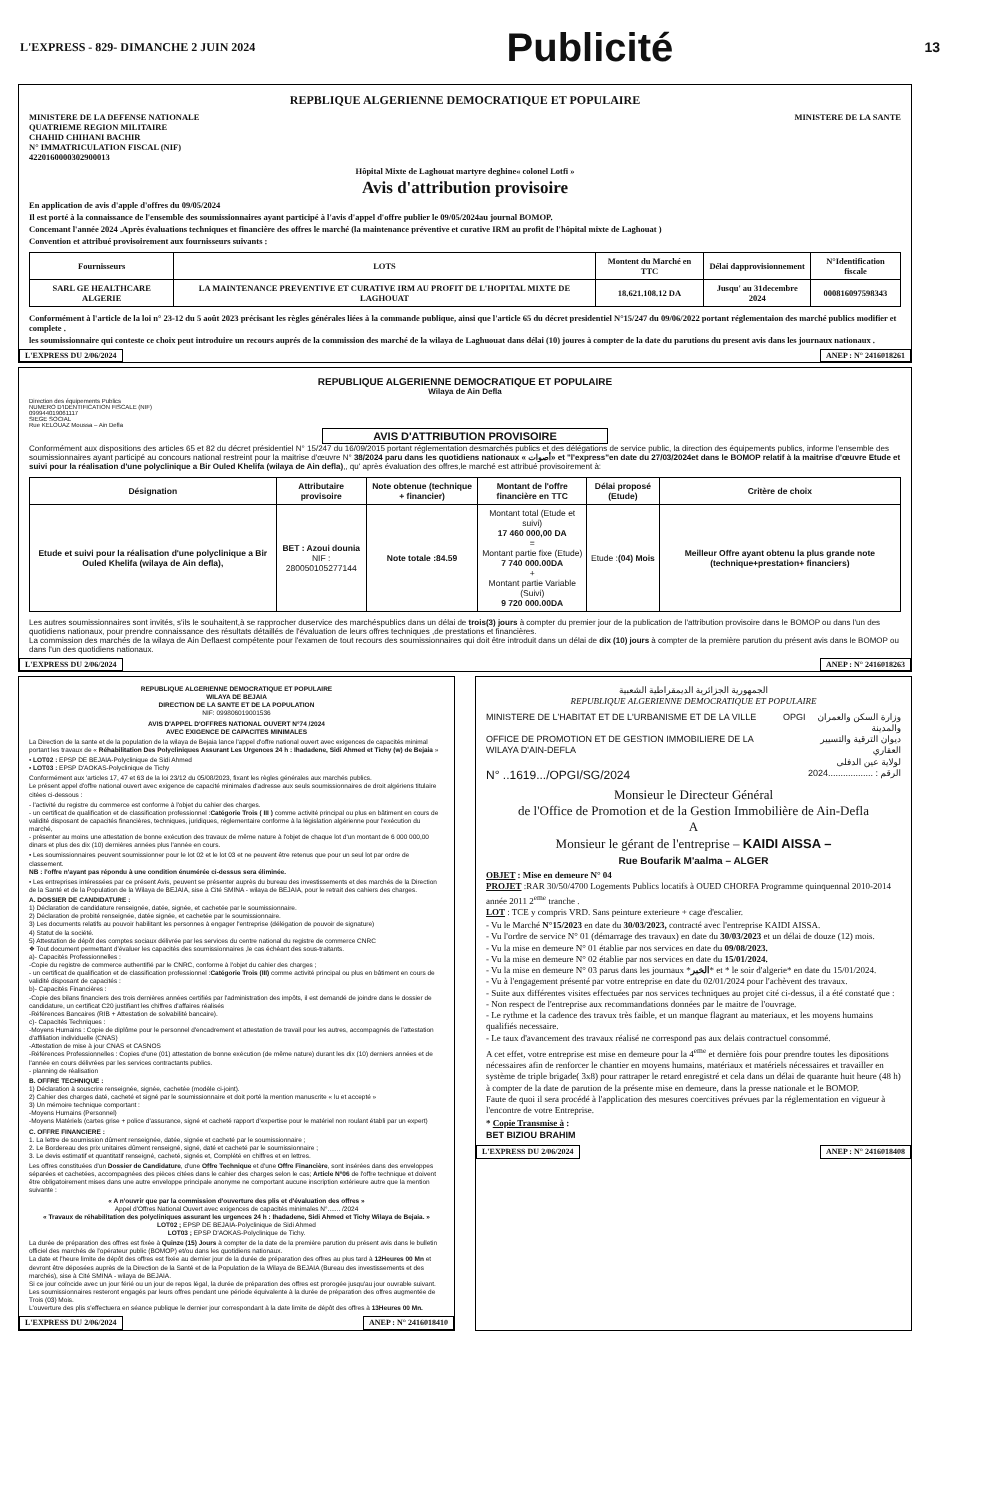L'EXPRESS - 829- DIMANCHE 2 JUIN 2024 Publicité 13
REPBLIQUE ALGERIENNE DEMOCRATIQUE ET POPULAIRE
MINISTERE DE LA DEFENSE NATIONALE
QUATRIEME REGION MILITAIRE
CHAHID CHIHANI BACHIR
N° IMMATRICULATION FISCAL (NIF)
4220160000302900013
MINISTERE DE LA SANTE
Hôpital Mixte de Laghouat martyre deghine« colonel Lotfi »
Avis d'attribution provisoire
En application de avis d'apple d'offres du 09/05/2024
Il est porté à la connaissance de l'ensemble des soumissionnaires ayant participé à l'avis d'appel d'offre publier le 09/05/2024au journal BOMOP.
Concemant l'année 2024 .Après évaluations techniques et financière des offres le marché (la maintenance préventive et curative IRM au profit de l'hôpital mixte de Laghouat )
Convention et attribué provisoirement aux fournisseurs suivants :
| Fournisseurs | LOTS | Montent du Marché en TTC | Délai dapprovisionnement | N°Identification fiscale |
| --- | --- | --- | --- | --- |
| SARL GE HEALTHCARE ALGERIE | LA MAINTENANCE PREVENTIVE ET CURATIVE IRM AU PROFIT DE L'HOPITAL MIXTE DE LAGHOUAT | 18.621.108.12 DA | Jusqu' au 31decembre 2024 | 000816097598343 |
Conformément à l'article de la loi n° 23-12 du 5 août 2023 précisant les règles générales liées à la commande publique, ainsi que l'article 65 du décret presidentiel N°15/247 du 09/06/2022 portant réglementaion des marché publics modifier et complete .
les soumissionnaire qui conteste ce choix peut introduire un recours auprés de la commission des marché de la wilaya de Laghuouat dans délai (10) joures à compter de la date du parutions du present avis dans les journaux nationaux .
L'EXPRESS DU 2/06/2024 ANEP : N° 2416018261
REPUBLIQUE ALGERIENNE DEMOCRATIQUE ET POPULAIRE
Wilaya de Ain Defla
Direction des équipements Publics
NUMERO D'IDENTIFICATION FISCALE (NIF)
099944019061117
SIEGE SOCIAL
Rue KELOUAZ Moussa – Ain Defla
AVIS D'ATTRIBUTION PROVISOIRE
Conformément aux dispositions des articles 65 et 82 du décret présidentiel N° 15/247 du 16/09/2015 portant réglementation desmarchés publics et des délégations de service public, la direction des équipements publics, informe l'ensemble des soumissionnaires ayant participé au concours national restreint pour la maitrise d'œuvre N° 38/2024 paru dans les quotidiens nationaux « أصوات» et "l'express"en date du 27/03/2024et dans le BOMOP relatif à la maitrise d'œuvre Etude et suivi pour la réalisation d'une polyclinique a Bir Ouled Khelifa (wilaya de Ain defla),, qu' après évaluation des offres,le marché est attribué provisoirement à:
| Désignation | Attributaire provisoire | Note obtenue (technique + financier) | Montant de l'offre financière en TTC | Délai proposé (Etude) | Critère de choix |
| --- | --- | --- | --- | --- | --- |
| Etude et suivi pour la réalisation d'une polyclinique a Bir Ouled Khelifa (wilaya de Ain defla), | BET : Azoui dounia NIF : 280050105277144 | Note totale :84.59 | Montant total (Etude et suivi) 17 460 000,00 DA = Montant partie fixe (Etude) 7 740 000.00DA + Montant partie Variable (Suivi) 9 720 000.00DA | Etude : (04) Mois | Meilleur Offre ayant obtenu la plus grande note (technique+prestation+ financiers) |
Les autres soumissionnaires sont invités, s'ils le souhaitent,à se rapprocher duservice des marchéspublics dans un délai de trois(3) jours à compter du premier jour de la publication de l'attribution provisoire dans le BOMOP ou dans l'un des quotidiens nationaux, pour prendre connaissance des résultats détaillés de l'évaluation de leurs offres techniques ,de prestations et financières.
La commission des marchés de la wilaya de Ain Deflaest compétente pour l'examen de tout recours des soumissionnaires qui doit être introduit dans un délai de dix (10) jours à compter de la première parution du présent avis dans le BOMOP ou dans l'un des quotidiens nationaux.
L'EXPRESS DU 2/06/2024 ANEP : N° 2416018263
REPUBLIQUE ALGERIENNE DEMOCRATIQUE ET POPULAIRE
WILAYA DE BEJAIA
DIRECTION DE LA SANTE ET DE LA POPULATION
NIF: 099806019001536
AVIS D'APPEL D'OFFRES NATIONAL OUVERT N°74 /2024
AVEC EXIGENCE DE CAPACITES MINIMALES
La Direction de la sante et de la population de la wilaya de Bejaia lance l'appel d'offre national ouvert avec exigences de capacités minimal portant les travaux de « Réhabilitation Des Polycliniques Assurant Les Urgences 24 h : Ihadadene, Sidi Ahmed et Tichy (w) de Bejaia »
• LOT02 : EPSP DE BEJAIA-Polyclinique de Sidi Ahmed
• LOT03 : EPSP D'AOKAS-Polyclinique de Tichy
Conformément aux 'articles 17, 47 et 63 de la loi 23/12 du 05/08/2023, fixant les règles générales aux marchés publics.
Le présent appel d'offre national ouvert avec exigence de capacité minimales d'adresse aux seuls soumissionnaires de droit algériens titulaire citées ci-dessous :
- l'activité du registre du commerce est conforme à l'objet du cahier des charges.
- un certificat de qualification et de classification professionnel :Catégorie Trois ( III ) comme activité principal ou plus en bâtiment en cours de validité disposant de capacités financières, techniques, juridiques, réglementaire conforme à la législation algérienne pour l'exécution du marché,
- présenter au moins une attestation de bonne exécution des travaux de même nature à l'objet de chaque lot d'un montant de 6 000 000,00 dinars et plus des dix (10) dernières années plus l'année en cours.
• Les soumissionnaires peuvent soumissionner pour le lot 02 et le lot 03 et ne peuvent être retenus que pour un seul lot par ordre de classement.
NB : l'offre n'ayant pas répondu à une condition énumérée ci-dessus sera éliminée.
• Les entreprises intéressées par ce présent Avis, peuvent se présenter auprès du bureau des investissements et des marchés de la Direction de la Santé et de la Population de la Wilaya de BEJAIA, sise à Cité SMINA - wilaya de BEJAIA, pour le retrait des cahiers des charges.
A. DOSSIER DE CANDIDATURE :
1) Déclaration de candidature renseignée, datée, signée, et cachetée par le soumissionnaire.
2) Déclaration de probité renseignée, datée signée, et cachetée par le soumissionnaire.
3) Les documents relatifs au pouvoir habilitant les personnes à engager l'entreprise (délégation de pouvoir de signature)
4) Statut de la société.
5) Attestation de dépôt des comptes sociaux délivrée par les services du centre national du registre de commerce CNRC
❖ Tout document permettant d'évaluer les capacités des soumissionnaires ,le cas échéant des sous-traitants.
a)- Capacités Professionnelles :
-Copie du registre de commerce authentifié par le CNRC, conforme à l'objet du cahier des charges ;
- un certificat de qualification et de classification professionnel :Catégorie Trois (III) comme activité principal ou plus en bâtiment en cours de validité disposant de capacités :
b)- Capacités Financières :
-Copie des bilans financiers des trois dernières années certifiés par l'administration des impôts, il est demandé de joindre dans le dossier de candidature, un certificat C20 justifiant les chiffres d'affaires réalisés
-Références Bancaires (RIB + Attestation de solvabilité bancaire).
c)- Capacités Techniques :
-Moyens Humains : Copie de diplôme pour le personnel d'encadrement et attestation de travail pour les autres, accompagnés de l'attestation d'affiliation individuelle (CNAS)
-Attestation de mise à jour CNAS et CASNOS
-Références Professionnelles : Copies d'une (01) attestation de bonne exécution (de même nature) durant les dix (10) derniers années et de l'année en cours délivrées par les services contractants publics.
- planning de réalisation
B. OFFRE TECHNIQUE :
1) Déclaration à souscrire renseignée, signée, cachetée (modèle ci-joint).
2) Cahier des charges daté, cacheté et signé par le soumissionnaire et doit porté la mention manuscrite « lu et accepté »
3) Un mémoire technique comportant :
-Moyens Humains (Personnel)
-Moyens Matériels (cartes grise + police d'assurance, signé et cacheté rapport d'expertise pour le matériel non roulant établi par un expert)
C. OFFRE FINANCIERE :
1. La lettre de soumission dûment renseignée, datée, signée et cacheté par le soumissionnaire ;
2. Le Bordereau des prix unitaires dûment renseigné, signé, daté et cacheté par le soumissionnaire ;
3. Le devis estimatif et quantitatif renseigné, cacheté, signés et, Complété en chiffres et en lettres.
Les offres constituées d'un Dossier de Candidature, d'une Offre Technique et d'une Offre Financière, sont insérées dans des enveloppes séparées et cachetées, accompagnées des pièces citées dans le cahier des charges selon le cas; Article N°06 de l'offre technique et doivent être obligatoirement mises dans une autre enveloppe principale anonyme ne comportant aucune inscription extérieure autre que la mention suivante :
« A n'ouvrir que par la commission d'ouverture des plis et d'évaluation des offres »
Appel d'Offres National Ouvert avec exigences de capacités minimales N°....... /2024
« Travaux de réhabilitation des polycliniques assurant les urgences 24 h : Ihadadene, Sidi Ahmed et Tichy Wilaya de Bejaia. »
LOT02 ; EPSP DE BEJAIA-Polyclinique de Sidi Ahmed
LOT03 ; EPSP D'AOKAS-Polyclinique de Tichy.
La durée de préparation des offres est fixée à Quinze (15) Jours à compter de la date de la première parution du présent avis dans le bulletin officiel des marchés de l'opérateur public (BOMOP) et/ou dans les quotidiens nationaux.
La date et l'heure limite de dépôt des offres est fixée au dernier jour de la durée de préparation des offres au plus tard à 12Heures 00 Mn et devront être déposées auprès de la Direction de la Santé et de la Population de la Wilaya de BEJAIA (Bureau des investissements et des marchés), sise à Cité SMINA - wilaya de BEJAIA.
Si ce jour coïncide avec un jour férié ou un jour de repos légal, la durée de préparation des offres est prorogée jusqu'au jour ouvrable suivant.
Les soumissionnaires resteront engagés par leurs offres pendant une période équivalente à la durée de préparation des offres augmentée de Trois (03) Mois.
L'ouverture des plis s'effectuera en séance publique le dernier jour correspondant à la date limite de dépôt des offres à 13Heures 00 Mn.
L'EXPRESS DU 2/06/2024 ANEP : N° 2416018410
الجمهورية الجزائرية الديمقراطية الشعبية
REPUBLIQUE ALGERIENNE DEMOCRATIQUE ET POPULAIRE
MINISTERE DE L'HABITAT ET DE L'URBANISME ET DE LA VILLE
OFFICE DE PROMOTION ET DE GESTION IMMOBILIERE DE LA WILAYA D'AIN-DEFLA
N° ..1619.../OPGI/SG/2024
OPGI وزارة السكن والعمران والمدينة
ديوان الترقية والتسيير العقاري
لولاية عين الدفلى
الرقم : ..................2024
Monsieur le Directeur Général
de l'Office de Promotion et de la Gestion Immobilière de Ain-Defla
A
Monsieur le gérant de l'entreprise – KAIDI AISSA –
Rue Boufarik M'aalma – ALGER
OBJET : Mise en demeure N° 04
PROJET :RAR 30/50/4700 Logements Publics locatifs à OUED CHORFA Programme quinquennal 2010-2014 année 2011 2<sup>eme</sup> tranche .
LOT : TCE y compris VRD. Sans peinture exterieure + cage d'escalier.
- Vu le Marché N°15/2023 en date du 30/03/2023, contracté avec l'entreprise KAIDI AISSA.
- Vu l'ordre de service N° 01 (démarrage des travaux) en date du 30/03/2023 et un délai de douze (12) mois.
- Vu la mise en demeure N° 01 établie par nos services en date du 09/08/2023.
- Vu la mise en demeure N° 02 établie par nos services en date du 15/01/2024.
- Vu la mise en demeure N° 03 parus dans les journaux *الخبر* et * le soir d'algerie* en date du 15/01/2024.
- Vu à l'engagement présenté par votre entreprise en date du 02/01/2024 pour l'achèvent des travaux.
- Suite aux différentes visites effectuées par nos services techniques au projet cité ci-dessus, il a été constaté que :
- Non respect de l'entreprise aux recommandations données par le maitre de l'ouvrage.
- Le rythme et la cadence des travux très faible, et un manque flagrant au materiaux, et les moyens humains qualifiés necessaire.
- Le taux d'avancement des travaux réalisé ne correspond pas aux delais contractuel consommé.
A cet effet, votre entreprise est mise en demeure pour la 4<sup>eme</sup> et dernière fois pour prendre toutes les dipositions nécessaires afin de renforcer le chantier en moyens humains, matériaux et matériels nécessaires et travailler en système de triple brigade( 3x8) pour rattraper le retard enregistré et cela dans un délai de quarante huit heure (48 h) à compter de la date de parution de la présente mise en demeure, dans la presse nationale et le BOMOP.
Faute de quoi il sera procédé à l'application des mesures coercitives prévues par la réglementation en vigueur à l'encontre de votre Entreprise.
* Copie Transmise à :
BET BIZIOU BRAHIM
L'EXPRESS DU 2/06/2024 ANEP : N° 2416018408